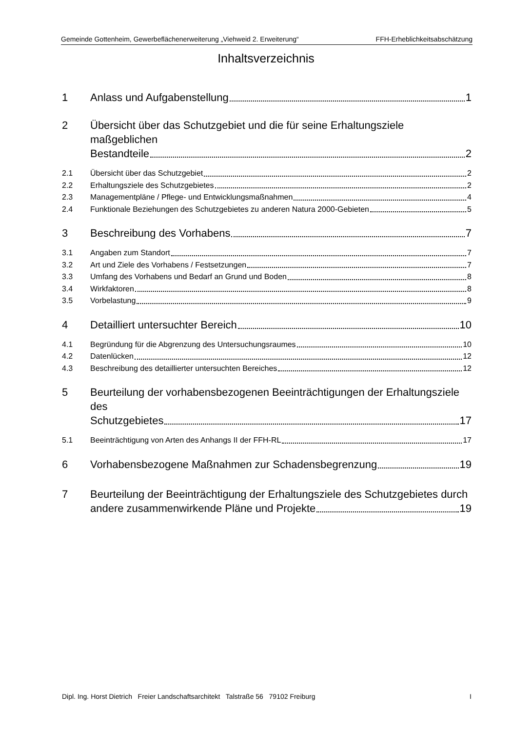Gemeinde Gottenheim, Gewerbeflächenerweiterung „Viehweid 2. Erweiterung“FFH-Erheblichkeitsabschätzung
Inhaltsverzeichnis
1 Anlass und Aufgabenstellung 1
2 Übersicht über das Schutzgebiet und die für seine Erhaltungsziele maßgeblichen
Bestandteile 2
2.1 Übersicht über das Schutzgebiet 2
2.2 Erhaltungsziele des Schutzgebietes 2
2.3 Managementpläne / Pflege- und Entwicklungsmaßnahmen 4
2.4 Funktionale Beziehungen des Schutzgebietes zu anderen Natura 2000-Gebieten 5
3 Beschreibung des Vorhabens 7
3.1 Angaben zum Standort 7
3.2 Art und Ziele des Vorhabens / Festsetzungen 7
3.3 Umfang des Vorhabens und Bedarf an Grund und Boden 8
3.4 Wirkfaktoren 8
3.5 Vorbelastung 9
4 Detailliert untersuchter Bereich 10
4.1 Begründung für die Abgrenzung des Untersuchungsraumes 10
4.2 Datenlücken 12
4.3 Beschreibung des detaillierter untersuchten Bereiches 12
5 Beurteilung der vorhabensbezogenen Beeinträchtigungen der Erhaltungsziele des
Schutzgebietes 17
5.1 Beeinträchtigung von Arten des Anhangs II der FFH-RL 17
6 Vorhabensbezogene Maßnahmen zur Schadensbegrenzung 19
7 Beurteilung der Beeinträchtigung der Erhaltungsziele des Schutzgebietes durch
andere zusammenwirkende Pläne und Projekte 19
Dipl. Ing. Horst Dietrich Freier Landschaftsarchitekt Talstraße 56 79102 Freiburg I